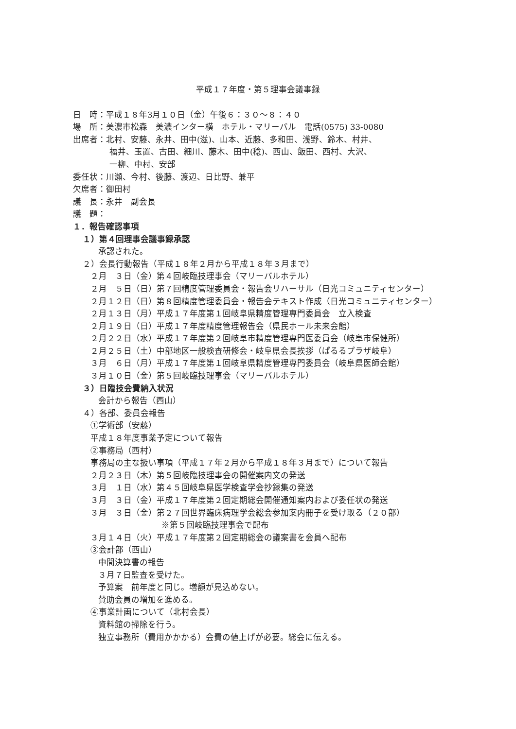平成１７年度・第５理事会議事録
日　時：平成１８年3月１０日（金）午後６：３０～８：４０
場　所：美濃市松森　美濃インター横　ホテル・マリーバル　電話(0575) 33-0080
出席者：北村、安藤、永井、田中(滋)、山本、近藤、多和田、浅野、鈴木、村井、
福井、玉置、古田、細川、藤木、田中(稔)、西山、飯田、西村、大沢、
一柳、中村、安部
委任状：川瀬、今村、後藤、渡辺、日比野、兼平
欠席者：御田村
議　長：永井　副会長
議　題：
１．報告確認事項
１）第４回理事会議事録承認
承認された。
２）会長行動報告（平成１８年２月から平成１８年３月まで）
２月　３日（金）第４回岐臨技理事会（マリーバルホテル）
２月　５日（日）第７回精度管理委員会・報告会リハーサル（日光コミュニティセンター）
２月１２日（日）第８回精度管理委員会・報告会テキスト作成（日光コミュニティセンター）
２月１３日（月）平成１７年度第１回岐阜県精度管理専門委員会　立入検査
２月１９日（日）平成１７年度精度管理報告会（県民ホール未来会館）
２月２２日（水）平成１７年度第２回岐阜市精度管理専門医委員会（岐阜市保健所）
２月２５日（土）中部地区一般検査研修会・岐阜県会長挨拶（ぱるるプラザ岐阜）
３月　６日（月）平成１７年度第１回岐阜県精度管理専門委員会（岐阜県医師会館）
３月１０日（金）第５回岐臨技理事会（マリーバルホテル）
３）日臨技会費納入状況
会計から報告（西山）
４）各部、委員会報告
①学術部（安藤）
平成１８年度事業予定について報告
②事務局（西村）
事務局の主な扱い事項（平成１７年２月から平成１８年３月まで）について報告
２月２３日（木）第５回岐臨技理事会の開催案内文の発送
３月　１日（水）第４５回岐阜県医学検査学会抄録集の発送
３月　３日（金）平成１７年度第２回定期総会開催通知案内および委任状の発送
３月　３日（金）第２７回世界臨床病理学会総会参加案内冊子を受け取る（２０部）
※第５回岐臨技理事会で配布
３月１４日（火）平成１７年度第２回定期総会の議案書を会員へ配布
③会計部（西山）
中間決算書の報告
３月７日監査を受けた。
予算案　前年度と同じ。増額が見込めない。
賛助会員の増加を進める。
④事業計画について（北村会長）
資料館の掃除を行う。
独立事務所（費用かかかる）会費の値上げが必要。総会に伝える。